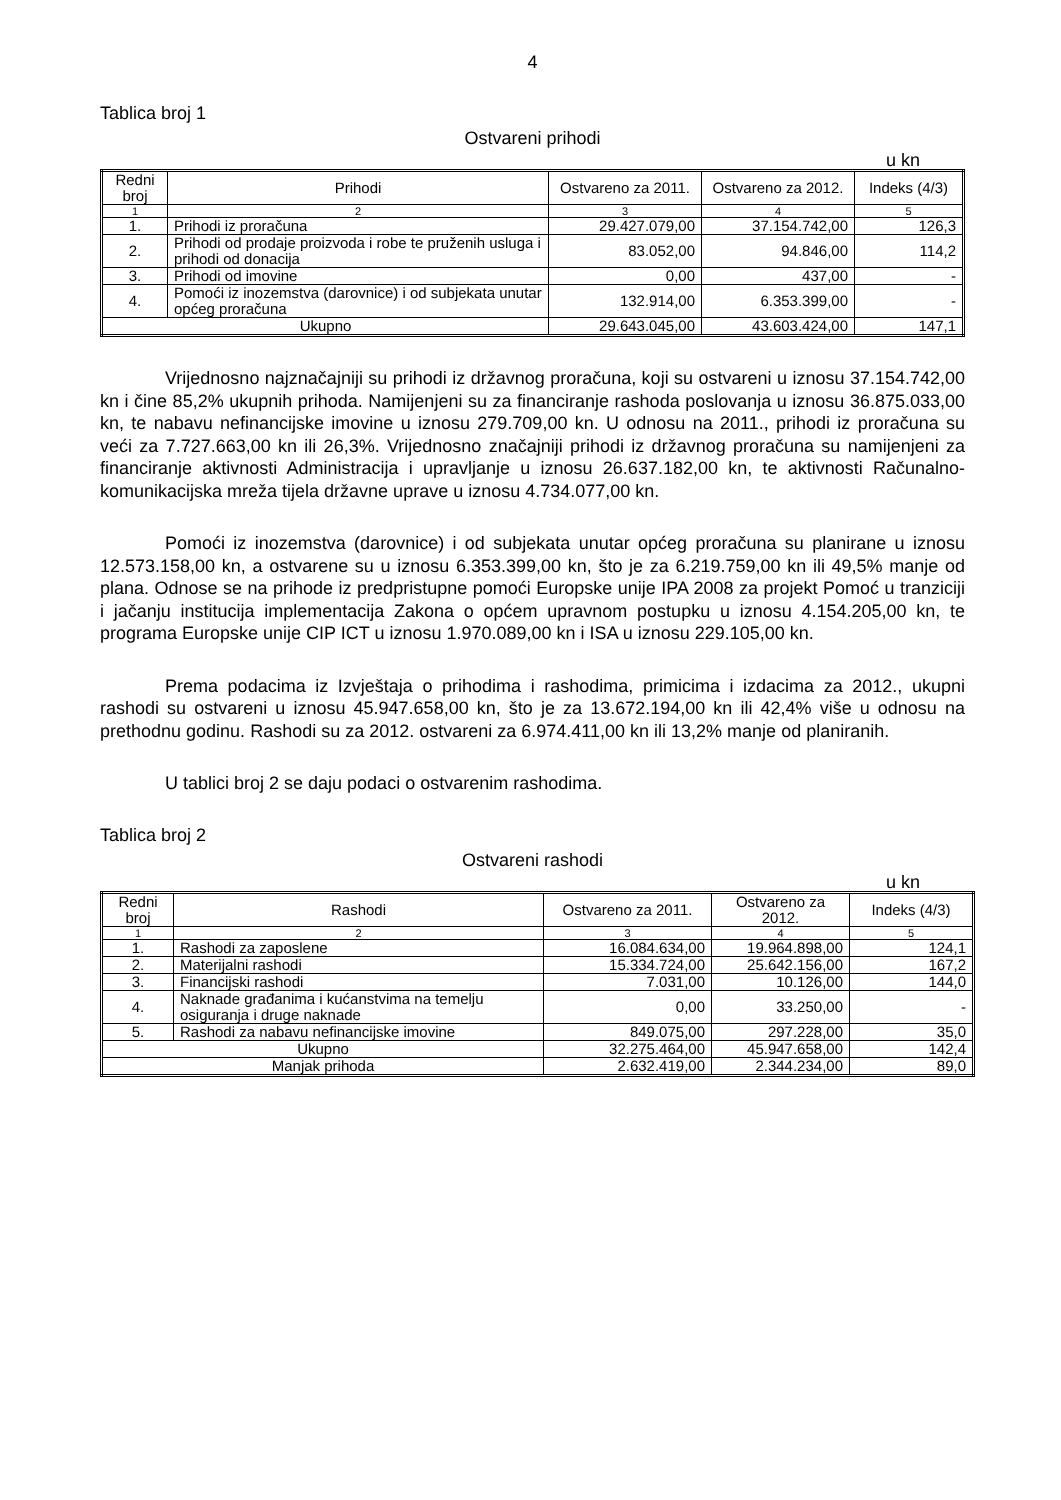4
Tablica broj 1
Ostvareni prihodi
u kn
| Redni broj | Prihodi | Ostvareno za 2011. | Ostvareno za 2012. | Indeks (4/3) |
| --- | --- | --- | --- | --- |
| 1 | 2 | 3 | 4 | 5 |
| 1. | Prihodi iz proračuna | 29.427.079,00 | 37.154.742,00 | 126,3 |
| 2. | Prihodi od prodaje proizvoda i robe te pruženih usluga i prihodi od donacija | 83.052,00 | 94.846,00 | 114,2 |
| 3. | Prihodi od imovine | 0,00 | 437,00 | - |
| 4. | Pomoći iz inozemstva (darovnice) i od subjekata unutar općeg proračuna | 132.914,00 | 6.353.399,00 | - |
| Ukupno | | 29.643.045,00 | 43.603.424,00 | 147,1 |
Vrijednosno najznačajniji su prihodi iz državnog proračuna, koji su ostvareni u iznosu 37.154.742,00 kn i čine 85,2% ukupnih prihoda. Namijenjeni su za financiranje rashoda poslovanja u iznosu 36.875.033,00 kn, te nabavu nefinancijske imovine u iznosu 279.709,00 kn. U odnosu na 2011., prihodi iz proračuna su veći za 7.727.663,00 kn ili 26,3%. Vrijednosno značajniji prihodi iz državnog proračuna su namijenjeni za financiranje aktivnosti Administracija i upravljanje u iznosu 26.637.182,00 kn, te aktivnosti Računalno-komunikacijska mreža tijela državne uprave u iznosu 4.734.077,00 kn.
Pomoći iz inozemstva (darovnice) i od subjekata unutar općeg proračuna su planirane u iznosu 12.573.158,00 kn, a ostvarene su u iznosu 6.353.399,00 kn, što je za 6.219.759,00 kn ili 49,5% manje od plana. Odnose se na prihode iz predpristupne pomoći Europske unije IPA 2008 za projekt Pomoć u tranziciji i jačanju institucija implementacija Zakona o općem upravnom postupku u iznosu 4.154.205,00 kn, te programa Europske unije CIP ICT u iznosu 1.970.089,00 kn i ISA u iznosu 229.105,00 kn.
Prema podacima iz Izvještaja o prihodima i rashodima, primicima i izdacima za 2012., ukupni rashodi su ostvareni u iznosu 45.947.658,00 kn, što je za 13.672.194,00 kn ili 42,4% više u odnosu na prethodnu godinu. Rashodi su za 2012. ostvareni za 6.974.411,00 kn ili 13,2% manje od planiranih.
U tablici broj 2 se daju podaci o ostvarenim rashodima.
Tablica broj 2
Ostvareni rashodi
u kn
| Redni broj | Rashodi | Ostvareno za 2011. | Ostvareno za 2012. | Indeks (4/3) |
| --- | --- | --- | --- | --- |
| 1 | 2 | 3 | 4 | 5 |
| 1. | Rashodi za zaposlene | 16.084.634,00 | 19.964.898,00 | 124,1 |
| 2. | Materijalni rashodi | 15.334.724,00 | 25.642.156,00 | 167,2 |
| 3. | Financijski rashodi | 7.031,00 | 10.126,00 | 144,0 |
| 4. | Naknade građanima i kućanstvima na temelju osiguranja i druge naknade | 0,00 | 33.250,00 | - |
| 5. | Rashodi za nabavu nefinancijske imovine | 849.075,00 | 297.228,00 | 35,0 |
| Ukupno | | 32.275.464,00 | 45.947.658,00 | 142,4 |
| Manjak prihoda | | 2.632.419,00 | 2.344.234,00 | 89,0 |